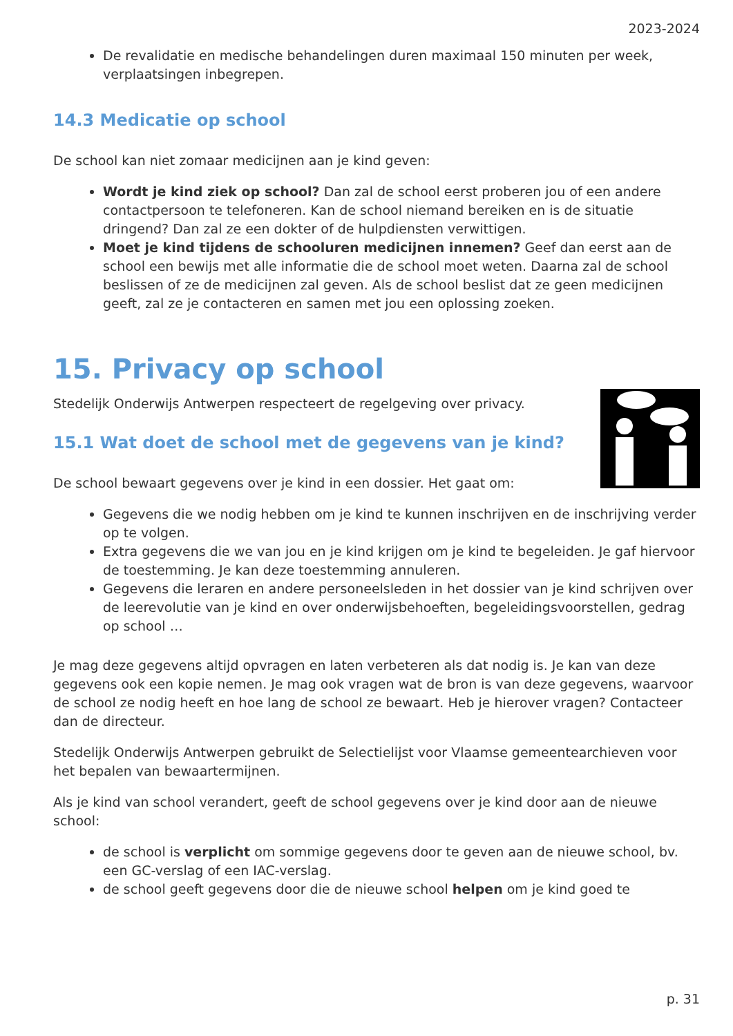2023-2024
De revalidatie en medische behandelingen duren maximaal 150 minuten per week, verplaatsingen inbegrepen.
14.3 Medicatie op school
De school kan niet zomaar medicijnen aan je kind geven:
Wordt je kind ziek op school? Dan zal de school eerst proberen jou of een andere contactpersoon te telefoneren. Kan de school niemand bereiken en is de situatie dringend? Dan zal ze een dokter of de hulpdiensten verwittigen.
Moet je kind tijdens de schooluren medicijnen innemen? Geef dan eerst aan de school een bewijs met alle informatie die de school moet weten. Daarna zal de school beslissen of ze de medicijnen zal geven. Als de school beslist dat ze geen medicijnen geeft, zal ze je contacteren en samen met jou een oplossing zoeken.
15. Privacy op school
Stedelijk Onderwijs Antwerpen respecteert de regelgeving over privacy.
15.1 Wat doet de school met de gegevens van je kind?
De school bewaart gegevens over je kind in een dossier. Het gaat om:
Gegevens die we nodig hebben om je kind te kunnen inschrijven en de inschrijving verder op te volgen.
Extra gegevens die we van jou en je kind krijgen om je kind te begeleiden. Je gaf hiervoor de toestemming. Je kan deze toestemming annuleren.
Gegevens die leraren en andere personeelsleden in het dossier van je kind schrijven over de leerevolutie van je kind en over onderwijsbehoeften, begeleidingsvoorstellen, gedrag op school …
Je mag deze gegevens altijd opvragen en laten verbeteren als dat nodig is. Je kan van deze gegevens ook een kopie nemen. Je mag ook vragen wat de bron is van deze gegevens, waarvoor de school ze nodig heeft en hoe lang de school ze bewaart. Heb je hierover vragen? Contacteer dan de directeur.
Stedelijk Onderwijs Antwerpen gebruikt de Selectielijst voor Vlaamse gemeentearchieven voor het bepalen van bewaartermijnen.
Als je kind van school verandert, geeft de school gegevens over je kind door aan de nieuwe school:
de school is verplicht om sommige gegevens door te geven aan de nieuwe school, bv. een GC-verslag of een IAC-verslag.
de school geeft gegevens door die de nieuwe school helpen om je kind goed te
p. 31